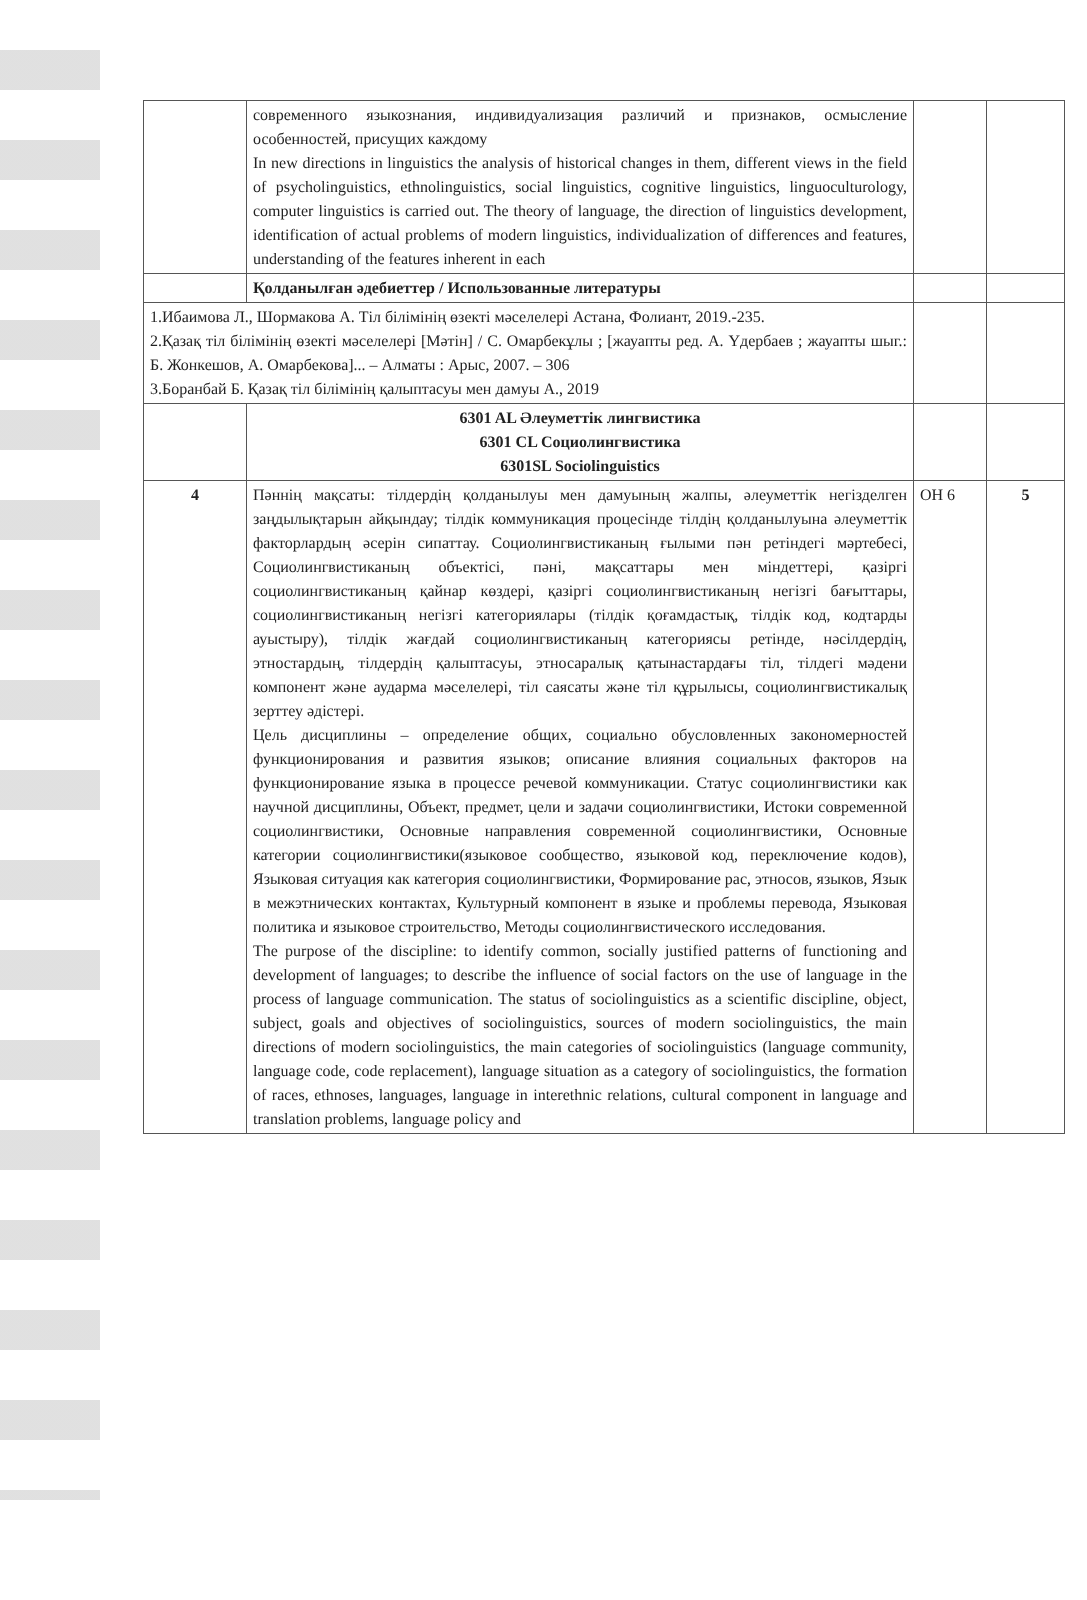| | современного языкознания, индивидуализация различий и признаков, осмысление особенностей, присущих каждому In new directions in linguistics the analysis of historical changes in them, different views in the field of psycholinguistics, ethnolinguistics, social linguistics, cognitive linguistics, linguoculturology, computer linguistics is carried out. The theory of language, the direction of linguistics development, identification of actual problems of modern linguistics, individualization of differences and features, understanding of the features inherent in each | | |
| | Қолданылған әдебиеттер / Использованные литературы | | |
| 1.Ибаимова Л., Шормакова А. Тіл білімінің өзекті мәселелері Астана, Фолиант, 2019.-235. 2.Қазақ тіл білімінің өзекті мәселелері [Мәтін] / С. Омарбекұлы ; [жауапты ред. А. Үдербаев ; жауапты шыг.: Б. Жонкешов, А. Омарбекова]... – Алматы : Арыс, 2007. – 306 3.Боранбай Б. Қазақ тіл білімінің қалыптасуы мен дамуы А., 2019 | | | |
| | 6301 AL Әлеуметтік лингвистика 6301 CL Социолингвистика 6301SL Sociolinguistics | | |
| 4 | Пәннің мақсаты: тілдердің қолданылуы мен дамуының жалпы, әлеуметтік негізделген заңдылықтарын айқындау; тілдік коммуникация процесінде тілдің қолданылуына әлеуметтік факторлардың әсерін сипаттау. Социолингвистиканың ғылыми пән ретіндегі мәртебесі, Социолингвистиканың объектісі, пәні, мақсаттары мен міндеттері, қазіргі социолингвистиканың қайнар көздері, қазіргі социолингвистиканың негізгі бағыттары, социолингвистиканың негізгі категориялары (тілдік қоғамдастық, тілдік код, кодтарды ауыстыру), тілдік жағдай социолингвистиканың категориясы ретінде, нәсілдердің, этностардың, тілдердің қалыптасуы, этносаралық қатынастардағы тіл, тілдегі мәдени компонент және аударма мәселелері, тіл саясаты және тіл құрылысы, социолингвистикалық зерттеу әдістері. Цель дисциплины – определение общих, социально обусловленных закономерностей функционирования и развития языков; описание влияния социальных факторов на функционирование языка в процессе речевой коммуникации. Статус социолингвистики как научной дисциплины, Объект, предмет, цели и задачи социолингвистики, Истоки современной социолингвистики, Основные направления современной социолингвистики, Основные категории социолингвистики(языковое сообщество, языковой код, переключение кодов), Языковая ситуация как категория социолингвистики, Формирование рас, этносов, языков, Язык в межэтнических контактах, Культурный компонент в языке и проблемы перевода, Языковая политика и языковое строительство, Методы социолингвистического исследования. The purpose of the discipline: to identify common, socially justified patterns of functioning and development of languages; to describe the influence of social factors on the use of language in the process of language communication. The status of sociolinguistics as a scientific discipline, object, subject, goals and objectives of sociolinguistics, sources of modern sociolinguistics, the main directions of modern sociolinguistics, the main categories of sociolinguistics (language community, language code, code replacement), language situation as a category of sociolinguistics, the formation of races, ethnoses, languages, language in interethnic relations, cultural component in language and translation problems, language policy and | ОН 6 | 5 |